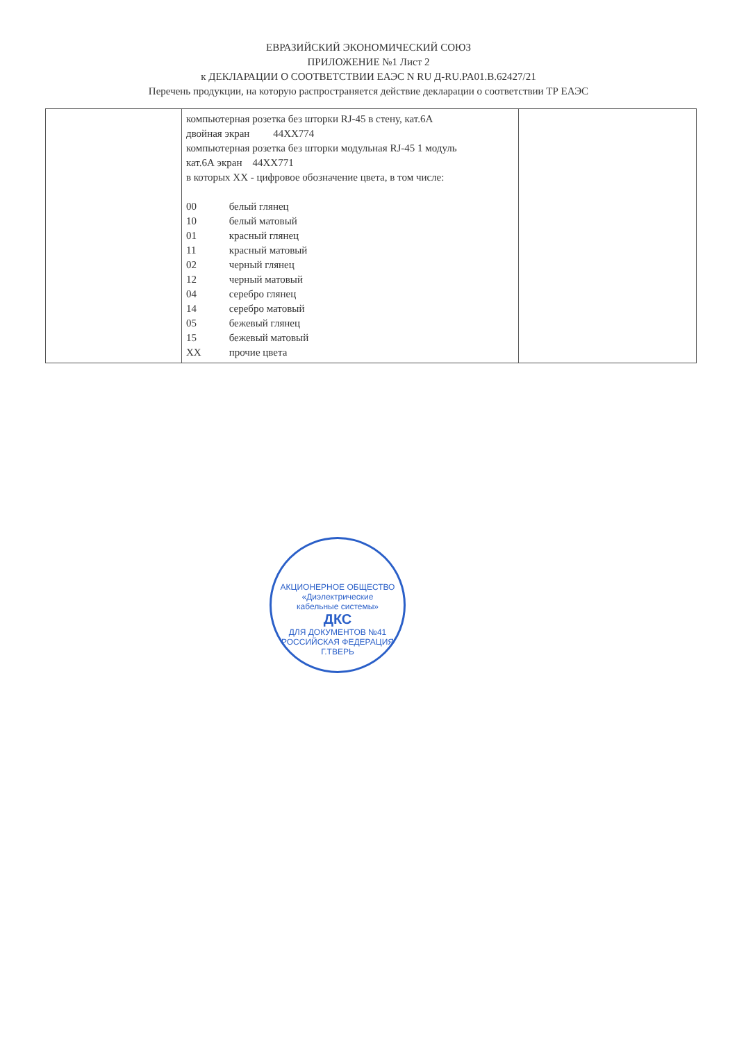ЕВРАЗИЙСКИЙ ЭКОНОМИЧЕСКИЙ СОЮЗ
ПРИЛОЖЕНИЕ №1 Лист 2
к ДЕКЛАРАЦИИ О СООТВЕТСТВИИ ЕАЭС N RU Д-RU.PA01.B.62427/21
Перечень продукции, на которую распространяется действие декларации о соответствии ТР ЕАЭС
| | компьютерная розетка без шторки RJ-45 в стену, кат.6А двойная экран 44XX774 компьютерная розетка без шторки модульная RJ-45 1 модуль кат.6А экран 44XX771 в которых XX - цифровое обозначение цвета, в том числе: / 00 / белый глянец / / 10 / белый матовый / / 01 / красный глянец / / 11 / красный матовый / / 02 / черный глянец / / 12 / черный матовый / / 04 / серебро глянец / / 14 / серебро матовый / / 05 / бежевый глянец / / 15 / бежевый матовый / / XX / прочие цвета / | |
АКЦИОНЕРНОЕ ОБЩЕСТВО
«Диэлектрические
кабельные системы»
ДКС
ДЛЯ ДОКУМЕНТОВ №41
РОССИЙСКАЯ ФЕДЕРАЦИЯ Г.ТВЕРЬ